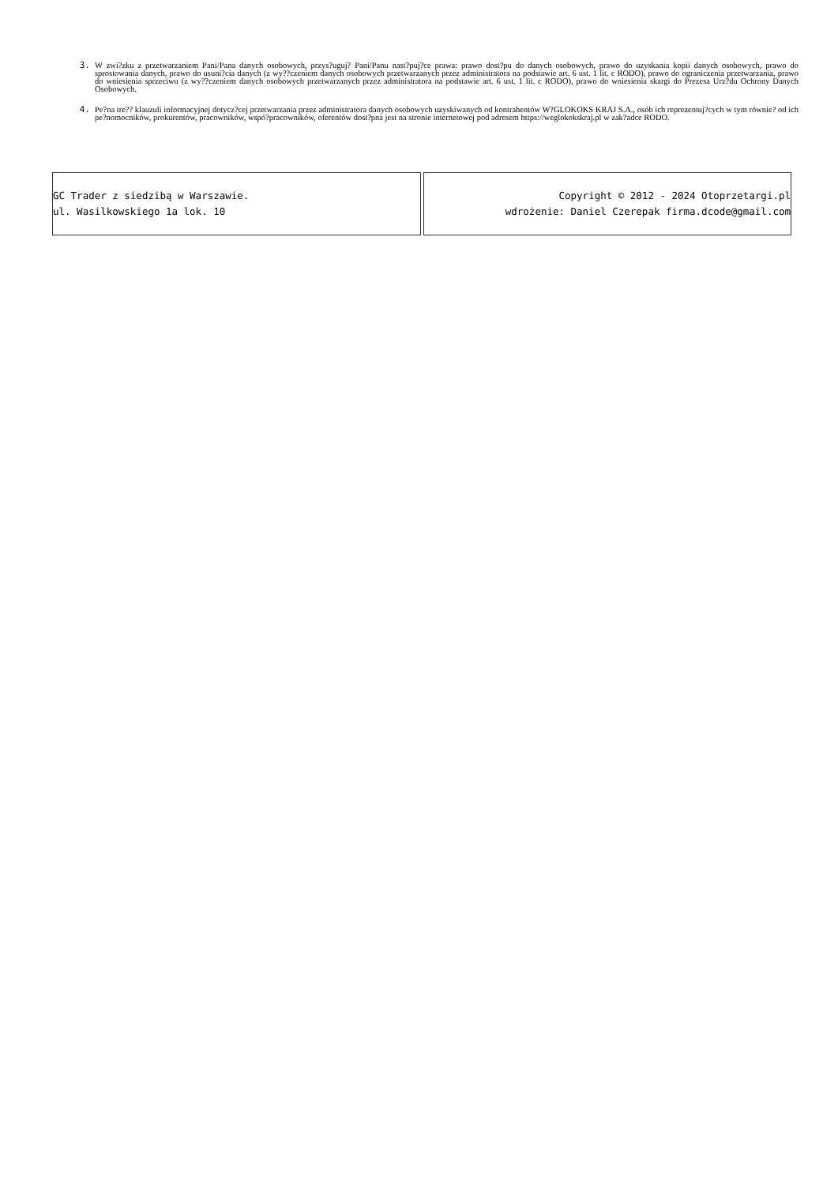3. W zwi?zku z przetwarzaniem Pani/Pana danych osobowych, przys?uguj? Pani/Panu nast?puj?ce prawa: prawo dost?pu do danych osobowych, prawo do uzyskania kopii danych osobowych, prawo do sprostowania danych, prawo do usuni?cia danych (z wy??czeniem danych osobowych przetwarzanych przez administratora na podstawie art. 6 ust. 1 lit. c RODO), prawo do ograniczenia przetwarzania, prawo do wniesienia sprzeciwu (z wy??czeniem danych osobowych przetwarzanych przez administratora na podstawie art. 6 ust. 1 lit. c RODO), prawo do wniesienia skargi do Prezesa Urz?du Ochrony Danych Osobowych.
4. Pe?na tre?? klauzuli informacyjnej dotycz?cej przetwarzania przez administratora danych osobowych uzyskiwanych od kontrahentów W?GLOKOKS KRAJ S.A., osób ich reprezentuj?cych w tym równie? od ich pe?nomocników, prokurentów, pracowników, wspó?pracowników, oferentów dost?pna jest na stronie internetowej pod adresem https://weglokokskraj.pl w zak?adce RODO.
| GC Trader z siedzibą w Warszawie. ul. Wasilkowskiego 1a lok. 10 | Copyright © 2012 - 2024 Otoprzetargi.pl wdrożenie: Daniel Czerepak firma.dcode@gmail.com |